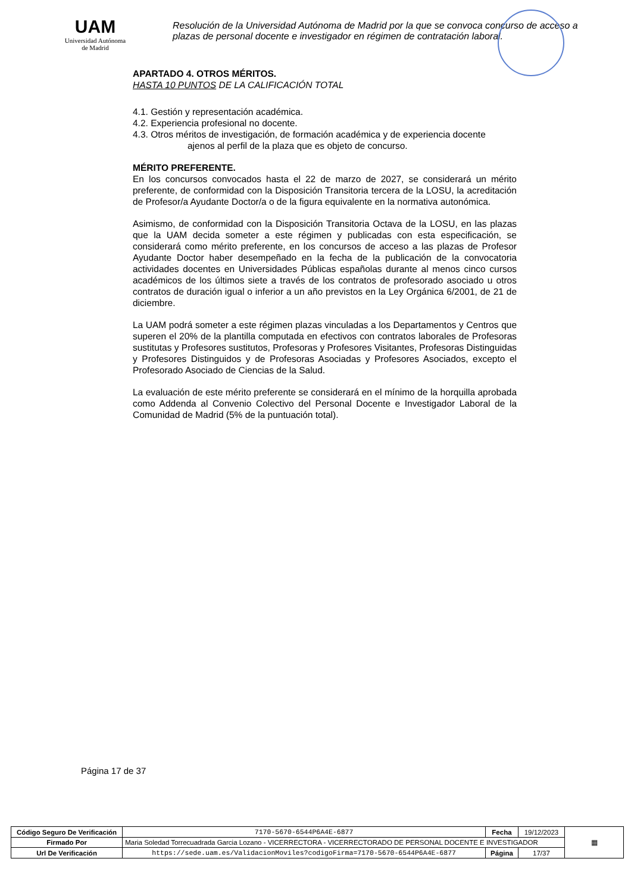UAM
Universidad Autónoma
de Madrid
Resolución de la Universidad Autónoma de Madrid por la que se convoca concurso de acceso a plazas de personal docente e investigador en régimen de contratación laboral.
APARTADO 4. OTROS MÉRITOS.
HASTA 10 PUNTOS DE LA CALIFICACIÓN TOTAL
4.1. Gestión y representación académica.
4.2. Experiencia profesional no docente.
4.3. Otros méritos de investigación, de formación académica y de experiencia docente
ajenos al perfil de la plaza que es objeto de concurso.
MÉRITO PREFERENTE.
En los concursos convocados hasta el 22 de marzo de 2027, se considerará un mérito preferente, de conformidad con la Disposición Transitoria tercera de la LOSU, la acreditación de Profesor/a Ayudante Doctor/a o de la figura equivalente en la normativa autonómica.
Asimismo, de conformidad con la Disposición Transitoria Octava de la LOSU, en las plazas que la UAM decida someter a este régimen y publicadas con esta especificación, se considerará como mérito preferente, en los concursos de acceso a las plazas de Profesor Ayudante Doctor haber desempeñado en la fecha de la publicación de la convocatoria actividades docentes en Universidades Públicas españolas durante al menos cinco cursos académicos de los últimos siete a través de los contratos de profesorado asociado u otros contratos de duración igual o inferior a un año previstos en la Ley Orgánica 6/2001, de 21 de diciembre.
La UAM podrá someter a este régimen plazas vinculadas a los Departamentos y Centros que superen el 20% de la plantilla computada en efectivos con contratos laborales de Profesoras sustitutas y Profesores sustitutos, Profesoras y Profesores Visitantes, Profesoras Distinguidas y Profesores Distinguidos y de Profesoras Asociadas y Profesores Asociados, excepto el Profesorado Asociado de Ciencias de la Salud.
La evaluación de este mérito preferente se considerará en el mínimo de la horquilla aprobada como Addenda al Convenio Colectivo del Personal Docente e Investigador Laboral de la Comunidad de Madrid (5% de la puntuación total).
Página 17 de 37
| Código Seguro De Verificación | 7170-5670-6544P6A4E-6877 | Fecha | 19/12/2023 | ▦ |
| Firmado Por | Maria Soledad Torrecuadrada Garcia Lozano - VICERRECTORA - VICERRECTORADO DE PERSONAL DOCENTE E INVESTIGADOR | | | |
| Url De Verificación | https://sede.uam.es/ValidacionMoviles?codigoFirma=7170-5670-6544P6A4E-6877 | Página | 17/37 | |